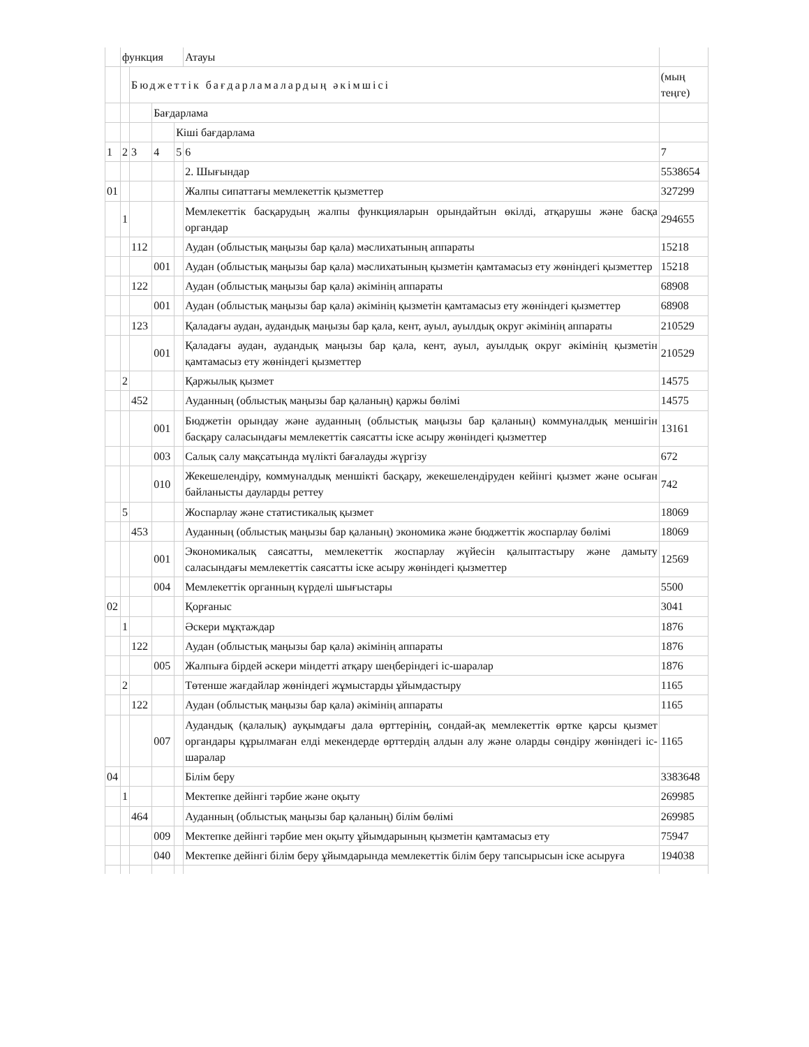| | функция | | | | Атауы | |
| | | Бюджеттік бағдарламалардың әкімшісі | | | | (мың теңге) |
| | | | Бағдарлама | | | |
| | | | | Кіші бағдарлама | | |
| 1 | 2 | 3 | 4 | 5 | 6 | 7 |
| | | | | | 2. Шығындар | 5538654 |
| 01 | | | | | Жалпы сипаттағы мемлекеттік қызметтер | 327299 |
| | 1 | | | | Мемлекеттік басқарудың жалпы функцияларын орындайтын өкілді, атқарушы және басқа органдар | 294655 |
| | | 112 | | | Аудан (облыстық маңызы бар қала) мәслихатының аппараты | 15218 |
| | | | 001 | | Аудан (облыстық маңызы бар қала) мәслихатының қызметін қамтамасыз ету жөніндегі қызметтер | 15218 |
| | | 122 | | | Аудан (облыстық маңызы бар қала) әкімінің аппараты | 68908 |
| | | | 001 | | Аудан (облыстық маңызы бар қала) әкімінің қызметін қамтамасыз ету жөніндегі қызметтер | 68908 |
| | | 123 | | | Қаладағы аудан, аудандық маңызы бар қала, кент, ауыл, ауылдық округ әкімінің аппараты | 210529 |
| | | | 001 | | Қаладағы аудан, аудандық маңызы бар қала, кент, ауыл, ауылдық округ әкімінің қызметін қамтамасыз ету жөніндегі қызметтер | 210529 |
| | 2 | | | | Қаржылық қызмет | 14575 |
| | | 452 | | | Ауданның (облыстық маңызы бар қаланың) қаржы бөлімі | 14575 |
| | | | 001 | | Бюджетін орындау және ауданның (облыстық маңызы бар қаланың) коммуналдық меншігін басқару саласындағы мемлекеттік саясатты іске асыру жөніндегі қызметтер | 13161 |
| | | | 003 | | Салық салу мақсатында мүлікті бағалауды жүргізу | 672 |
| | | | 010 | | Жекешелендіру, коммуналдық меншікті басқару, жекешелендіруден кейінгі қызмет және осыған байланысты дауларды реттеу | 742 |
| | 5 | | | | Жоспарлау және статистикалық қызмет | 18069 |
| | | 453 | | | Ауданның (облыстық маңызы бар қаланың) экономика және бюджеттік жоспарлау бөлімі | 18069 |
| | | | 001 | | Экономикалық саясатты, мемлекеттік жоспарлау жүйесін қалыптастыру және дамыту саласындағы мемлекеттік саясатты іске асыру жөніндегі қызметтер | 12569 |
| | | | 004 | | Мемлекеттік органның күрделі шығыстары | 5500 |
| 02 | | | | | Қорғаныс | 3041 |
| | 1 | | | | Әскери мұқтаждар | 1876 |
| | | 122 | | | Аудан (облыстық маңызы бар қала) әкімінің аппараты | 1876 |
| | | | 005 | | Жалпыға бірдей әскери міндетті атқару шеңберіндегі іс-шаралар | 1876 |
| | 2 | | | | Төтенше жағдайлар жөніндегі жұмыстарды ұйымдастыру | 1165 |
| | | 122 | | | Аудан (облыстық маңызы бар қала) әкімінің аппараты | 1165 |
| | | | 007 | | Аудандық (қалалық) ауқымдағы дала өрттерінің, сондай-ақ мемлекеттік өртке қарсы қызмет органдары құрылмаған елді мекендерде өрттердің алдын алу және оларды сөндіру жөніндегі іс-шаралар | 1165 |
| 04 | | | | | Білім беру | 3383648 |
| | 1 | | | | Мектепке дейінгі тәрбие және оқыту | 269985 |
| | | 464 | | | Ауданның (облыстық маңызы бар қаланың) білім бөлімі | 269985 |
| | | | 009 | | Мектепке дейінгі тәрбие мен оқыту ұйымдарының қызметін қамтамасыз ету | 75947 |
| | | | 040 | | Мектепке дейінгі білім беру ұйымдарында мемлекеттік білім беру тапсырысын іске асыруға | 194038 |